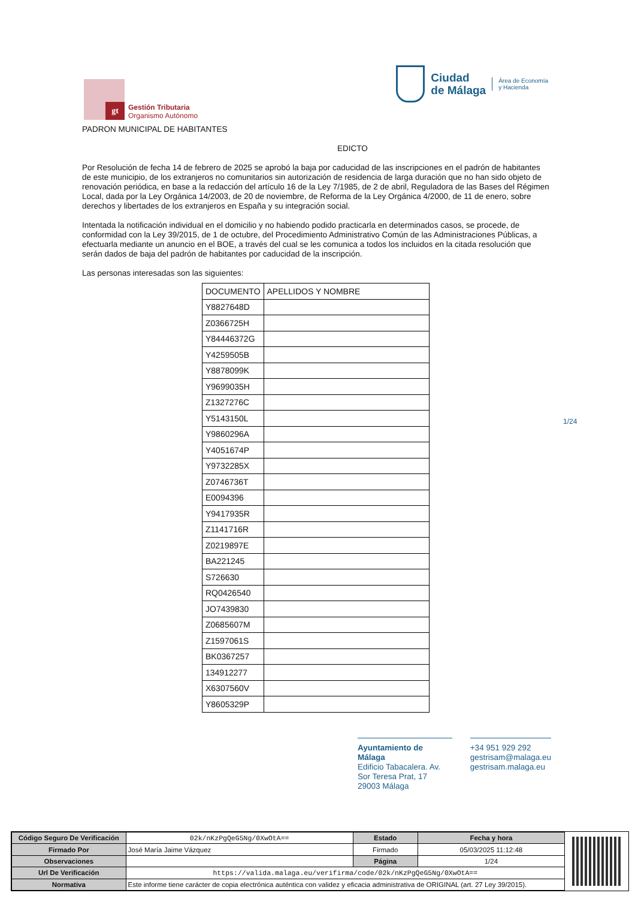gt
Gestión Tributaria
Organismo Autónomo
Ciudad
de Málaga
Área de Economía
y Hacienda
PADRON MUNICIPAL DE HABITANTES
EDICTO
Por Resolución de fecha 14 de febrero de 2025 se aprobó la baja por caducidad de las inscripciones en el padrón de habitantes de este municipio, de los extranjeros no comunitarios sin autorización de residencia de larga duración que no han sido objeto de renovación periódica, en base a la redacción del artículo 16 de la Ley 7/1985, de 2 de abril, Reguladora de las Bases del Régimen Local, dada por la Ley Orgánica 14/2003, de 20 de noviembre, de Reforma de la Ley Orgánica 4/2000, de 11 de enero, sobre derechos y libertades de los extranjeros en España y su integración social.
Intentada la notificación individual en el domicilio y no habiendo podido practicarla en determinados casos, se procede, de conformidad con la Ley 39/2015, de 1 de octubre, del Procedimiento Administrativo Común de las Administraciones Públicas, a efectuarla mediante un anuncio en el BOE, a través del cual se les comunica a todos los incluidos en la citada resolución que serán dados de baja del padrón de habitantes por caducidad de la inscripción.
Las personas interesadas son las siguientes:
| DOCUMENTO | APELLIDOS Y NOMBRE |
| --- | --- |
| Y8827648D | |
| Z0366725H | |
| Y84446372G | |
| Y4259505B | |
| Y8878099K | |
| Y9699035H | |
| Z1327276C | |
| Y5143150L | |
| Y9860296A | |
| Y4051674P | |
| Y9732285X | |
| Z0746736T | |
| E0094396 | |
| Y9417935R | |
| Z1141716R | |
| Z0219897E | |
| BA221245 | |
| S726630 | |
| RQ0426540 | |
| JO7439830 | |
| Z0685607M | |
| Z1597061S | |
| BK0367257 | |
| 134912277 | |
| X6307560V | |
| Y8605329P | |
1/24
Ayuntamiento de Málaga
Edificio Tabacalera. Av. Sor Teresa Prat, 17
29003 Málaga
+34 951 929 292
gestrisam@malaga.eu
gestrisam.malaga.eu
| Código Seguro De Verificación | 02k/nKzPgQeG5Ng/0XwOtA== | Estado | Fecha y hora |
| Firmado Por | José María Jaime Vázquez | Firmado | 05/03/2025 11:12:48 |
| Observaciones | | Página | 1/24 |
| Url De Verificación | https://valida.malaga.eu/verifirma/code/02k/nKzPgQeG5Ng/0XwOtA== | | |
| Normativa | Este informe tiene carácter de copia electrónica auténtica con validez y eficacia administrativa de ORIGINAL (art. 27 Ley 39/2015). | | |